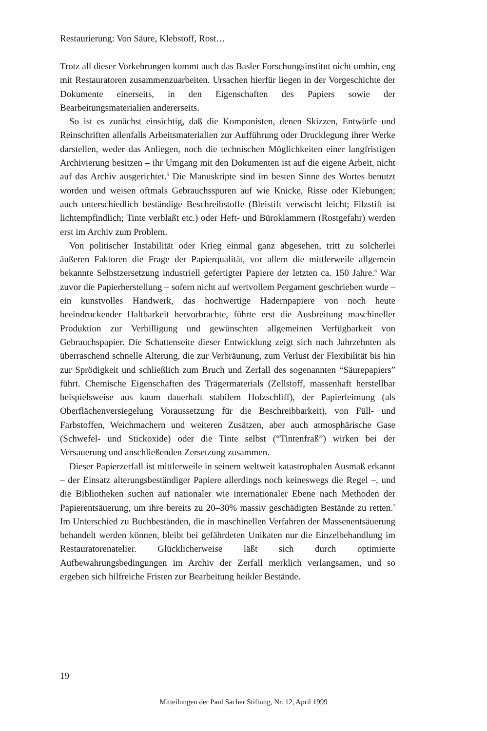Restaurierung: Von Säure, Klebstoff, Rost…
Trotz all dieser Vorkehrungen kommt auch das Basler Forschungsinstitut nicht umhin, eng mit Restauratoren zusammenzuarbeiten. Ursachen hierfür liegen in der Vorgeschichte der Dokumente einerseits, in den Eigenschaften des Papiers sowie der Bearbeitungsmaterialien andererseits.
So ist es zunächst einsichtig, daß die Komponisten, denen Skizzen, Entwürfe und Reinschriften allenfalls Arbeitsmaterialien zur Aufführung oder Drucklegung ihrer Werke darstellen, weder das Anliegen, noch die technischen Möglichkeiten einer langfristigen Archivierung besitzen – ihr Umgang mit den Dokumenten ist auf die eigene Arbeit, nicht auf das Archiv ausgerichtet.<sup>5</sup> Die Manuskripte sind im besten Sinne des Wortes benutzt worden und weisen oftmals Gebrauchsspuren auf wie Knicke, Risse oder Klebungen; auch unterschiedlich beständige Beschreibstoffe (Bleistift verwischt leicht; Filzstift ist lichtempfindlich; Tinte verblaßt etc.) oder Heft- und Büroklammern (Rostgefahr) werden erst im Archiv zum Problem.
Von politischer Instabilität oder Krieg einmal ganz abgesehen, tritt zu solcherlei äußeren Faktoren die Frage der Papierqualität, vor allem die mittlerweile allgemein bekannte Selbstzersetzung industriell gefertigter Papiere der letzten ca. 150 Jahre.<sup>6</sup> War zuvor die Papierherstellung – sofern nicht auf wertvollem Pergament geschrieben wurde – ein kunstvolles Handwerk, das hochwertige Hadernpapiere von noch heute beeindruckender Haltbarkeit hervorbrachte, führte erst die Ausbreitung maschineller Produktion zur Verbilligung und gewünschten allgemeinen Verfügbarkeit von Gebrauchspapier. Die Schattenseite dieser Entwicklung zeigt sich nach Jahrzehnten als überraschend schnelle Alterung, die zur Verbräunung, zum Verlust der Flexibilität bis hin zur Sprödigkeit und schließlich zum Bruch und Zerfall des sogenannten “Säurepapiers” führt. Chemische Eigenschaften des Trägermaterials (Zellstoff, massenhaft herstellbar beispielsweise aus kaum dauerhaft stabilem Holzschliff), der Papierleimung (als Oberflächenversiegelung Voraussetzung für die Beschreibbarkeit), von Füll- und Farbstoffen, Weichmachern und weiteren Zusätzen, aber auch atmosphärische Gase (Schwefel- und Stickoxide) oder die Tinte selbst (“Tintenfraß”) wirken bei der Versauerung und anschließenden Zersetzung zusammen.
Dieser Papierzerfall ist mittlerweile in seinem weltweit katastrophalen Ausmaß erkannt – der Einsatz alterungsbeständiger Papiere allerdings noch keineswegs die Regel –, und die Bibliotheken suchen auf nationaler wie internationaler Ebene nach Methoden der Papierentsäuerung, um ihre bereits zu 20–30% massiv geschädigten Bestände zu retten.<sup>7</sup> Im Unterschied zu Buchbeständen, die in maschinellen Verfahren der Massenentsäuerung behandelt werden können, bleibt bei gefährdeten Unikaten nur die Einzelbehandlung im Restauratorenatelier. Glücklicherweise läßt sich durch optimierte Aufbewahrungsbedingungen im Archiv der Zerfall merklich verlangsamen, und so ergeben sich hilfreiche Fristen zur Bearbeitung heikler Bestände.
19
Mitteilungen der Paul Sacher Stiftung, Nr. 12, April 1999